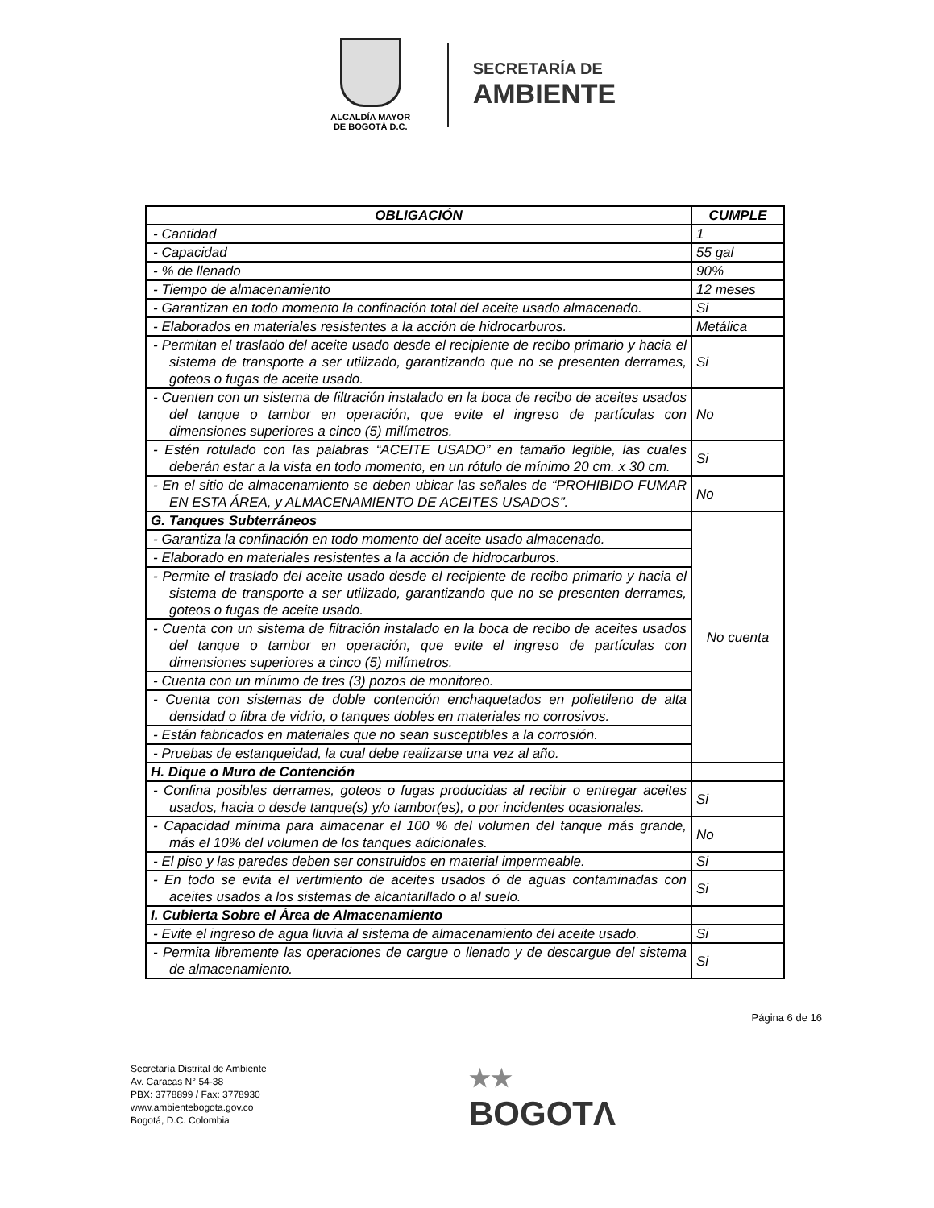ALCALDÍA MAYOR
DE BOGOTÁ D.C.
SECRETARÍA DE
AMBIENTE
| OBLIGACIÓN | CUMPLE |
| --- | --- |
| - Cantidad | 1 |
| - Capacidad | 55 gal |
| - % de llenado | 90% |
| - Tiempo de almacenamiento | 12 meses |
| - Garantizan en todo momento la confinación total del aceite usado almacenado. | Si |
| - Elaborados en materiales resistentes a la acción de hidrocarburos. | Metálica |
| - Permitan el traslado del aceite usado desde el recipiente de recibo primario y hacia el sistema de transporte a ser utilizado, garantizando que no se presenten derrames, goteos o fugas de aceite usado. | Si |
| - Cuenten con un sistema de filtración instalado en la boca de recibo de aceites usados del tanque o tambor en operación, que evite el ingreso de partículas con dimensiones superiores a cinco (5) milímetros. | No |
| - Estén rotulado con las palabras “ACEITE USADO” en tamaño legible, las cuales deberán estar a la vista en todo momento, en un rótulo de mínimo 20 cm. x 30 cm. | Si |
| - En el sitio de almacenamiento se deben ubicar las señales de “PROHIBIDO FUMAR EN ESTA ÁREA, y ALMACENAMIENTO DE ACEITES USADOS”. | No |
| G. Tanques Subterráneos | No cuenta |
| - Garantiza la confinación en todo momento del aceite usado almacenado. | |
| - Elaborado en materiales resistentes a la acción de hidrocarburos. | |
| - Permite el traslado del aceite usado desde el recipiente de recibo primario y hacia el sistema de transporte a ser utilizado, garantizando que no se presenten derrames, goteos o fugas de aceite usado. | |
| - Cuenta con un sistema de filtración instalado en la boca de recibo de aceites usados del tanque o tambor en operación, que evite el ingreso de partículas con dimensiones superiores a cinco (5) milímetros. | |
| - Cuenta con un mínimo de tres (3) pozos de monitoreo. | |
| - Cuenta con sistemas de doble contención enchaquetados en polietileno de alta densidad o fibra de vidrio, o tanques dobles en materiales no corrosivos. | |
| - Están fabricados en materiales que no sean susceptibles a la corrosión. | |
| - Pruebas de estanqueidad, la cual debe realizarse una vez al año. | |
| H. Dique o Muro de Contención | |
| - Confina posibles derrames, goteos o fugas producidas al recibir o entregar aceites usados, hacia o desde tanque(s) y/o tambor(es), o por incidentes ocasionales. | Si |
| - Capacidad mínima para almacenar el 100 % del volumen del tanque más grande, más el 10% del volumen de los tanques adicionales. | No |
| - El piso y las paredes deben ser construidos en material impermeable. | Si |
| - En todo se evita el vertimiento de aceites usados ó de aguas contaminadas con aceites usados a los sistemas de alcantarillado o al suelo. | Si |
| I. Cubierta Sobre el Área de Almacenamiento | |
| - Evite el ingreso de agua lluvia al sistema de almacenamiento del aceite usado. | Si |
| - Permita libremente las operaciones de cargue o llenado y de descargue del sistema de almacenamiento. | Si |
Página 6 de 16
Secretaría Distrital de Ambiente
Av. Caracas N° 54-38
PBX: 3778899 / Fax: 3778930
www.ambientebogota.gov.co
Bogotá, D.C. Colombia
★★
BOGOTΛ